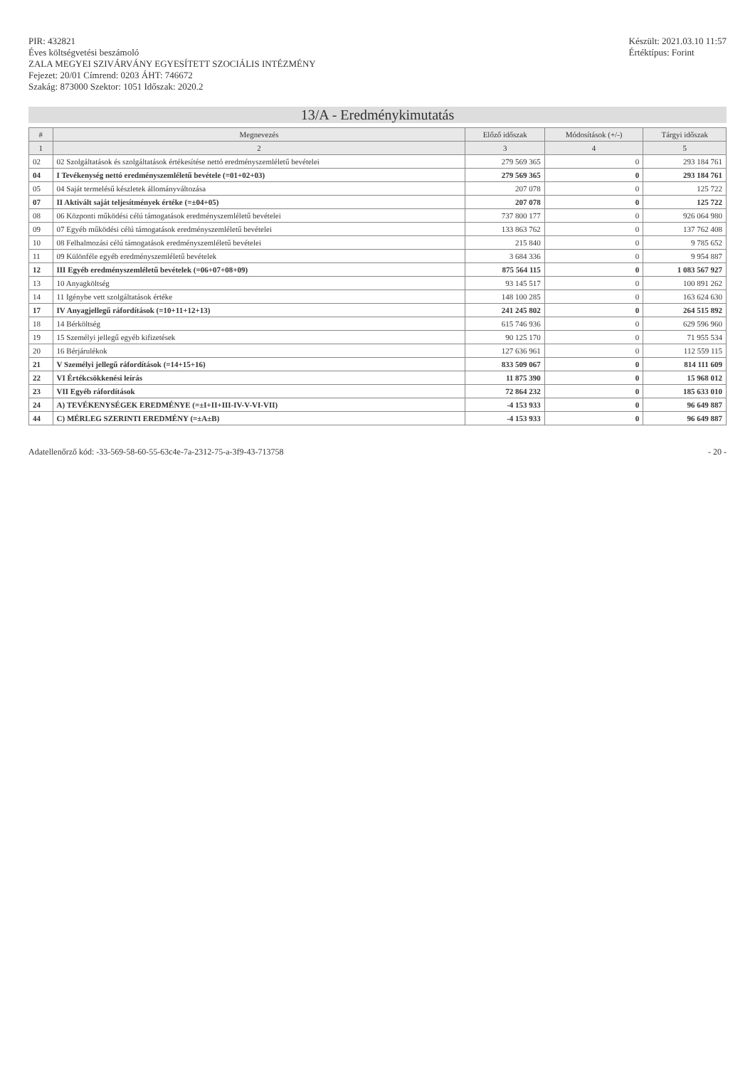PIR: 432821
Éves költségvetési beszámoló
ZALA MEGYEI SZIVÁRVÁNY EGYESÍTETT SZOCIÁLIS INTÉZMÉNY
Fejezet: 20/01 Címrend: 0203 ÁHT: 746672
Szakág: 873000 Szektor: 1051 Időszak: 2020.2
Készült: 2021.03.10 11:57
Értéktípus: Forint
13/A - Eredménykimutatás
| # | Megnevezés | Előző időszak | Módosítások (+/-) | Tárgyi időszak |
| --- | --- | --- | --- | --- |
| 1 | 2 | 3 | 4 | 5 |
| 02 | 02 Szolgáltatások és szolgáltatások értékesítése nettó eredményszemléletű bevételei | 279 569 365 | 0 | 293 184 761 |
| 04 | I Tevékenység nettó eredményszemléletű bevétele (=01+02+03) | 279 569 365 | 0 | 293 184 761 |
| 05 | 04 Saját termelésű készletek állományváltozása | 207 078 | 0 | 125 722 |
| 07 | II Aktivált saját teljesítmények értéke (=±04+05) | 207 078 | 0 | 125 722 |
| 08 | 06 Központi működési célú támogatások eredményszemléletű bevételei | 737 800 177 | 0 | 926 064 980 |
| 09 | 07 Egyéb működési célú támogatások eredményszemléletű bevételei | 133 863 762 | 0 | 137 762 408 |
| 10 | 08 Felhalmozási célú támogatások eredményszemléletű bevételei | 215 840 | 0 | 9 785 652 |
| 11 | 09 Különféle egyéb eredményszemléletű bevételek | 3 684 336 | 0 | 9 954 887 |
| 12 | III Egyéb eredményszemléletű bevételek (=06+07+08+09) | 875 564 115 | 0 | 1 083 567 927 |
| 13 | 10 Anyagköltség | 93 145 517 | 0 | 100 891 262 |
| 14 | 11 Igénybe vett szolgáltatások értéke | 148 100 285 | 0 | 163 624 630 |
| 17 | IV Anyagjellegű ráfordítások (=10+11+12+13) | 241 245 802 | 0 | 264 515 892 |
| 18 | 14 Bérköltség | 615 746 936 | 0 | 629 596 960 |
| 19 | 15 Személyi jellegű egyéb kifizetések | 90 125 170 | 0 | 71 955 534 |
| 20 | 16 Bérjárulékok | 127 636 961 | 0 | 112 559 115 |
| 21 | V Személyi jellegű ráfordítások (=14+15+16) | 833 509 067 | 0 | 814 111 609 |
| 22 | VI Értékcsökkenési leírás | 11 875 390 | 0 | 15 968 012 |
| 23 | VII Egyéb ráfordítások | 72 864 232 | 0 | 185 633 010 |
| 24 | A) TEVÉKENYSÉGEK EREDMÉNYE (=±I+II+III-IV-V-VI-VII) | -4 153 933 | 0 | 96 649 887 |
| 44 | C) MÉRLEG SZERINTI EREDMÉNY (=±A±B) | -4 153 933 | 0 | 96 649 887 |
Adatellenőrző kód: -33-569-58-60-55-63c4e-7a-2312-75-a-3f9-43-713758
- 20 -